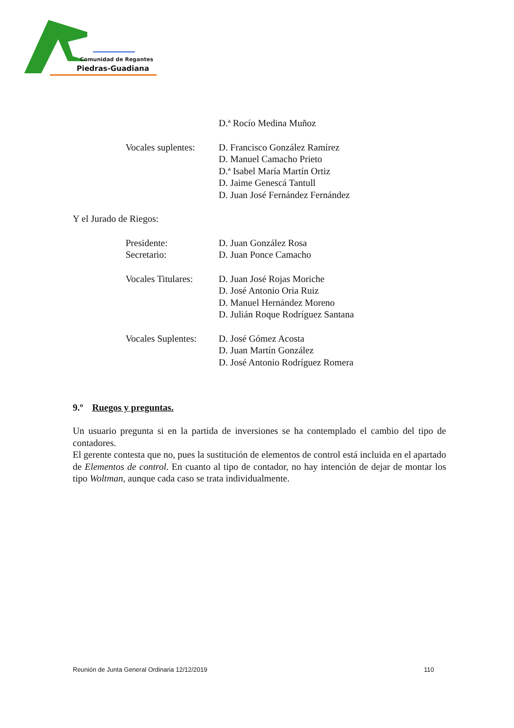Comunidad de Regantes
Piedras-Guadiana
D.ª Rocío Medina Muñoz
Vocales suplentes: D. Francisco González Ramírez
D. Manuel Camacho Prieto
D.ª Isabel María Martín Ortiz
D. Jaime Genescá Tantull
D. Juan José Fernández Fernández
Y el Jurado de Riegos:
Presidente:
Secretario: D. Juan González Rosa
D. Juan Ponce Camacho
Vocales Titulares: D. Juan José Rojas Moriche
D. José Antonio Oria Ruiz
D. Manuel Hernández Moreno
D. Julián Roque Rodríguez Santana
Vocales Suplentes: D. José Gómez Acosta
D. Juan Martín González
D. José Antonio Rodríguez Romera
9.º Ruegos y preguntas.
Un usuario pregunta si en la partida de inversiones se ha contemplado el cambio del tipo de contadores.
El gerente contesta que no, pues la sustitución de elementos de control está incluida en el apartado de Elementos de control. En cuanto al tipo de contador, no hay intención de dejar de montar los tipo Woltman, aunque cada caso se trata individualmente.
Reunión de Junta General Ordinaria 12/12/2019 110